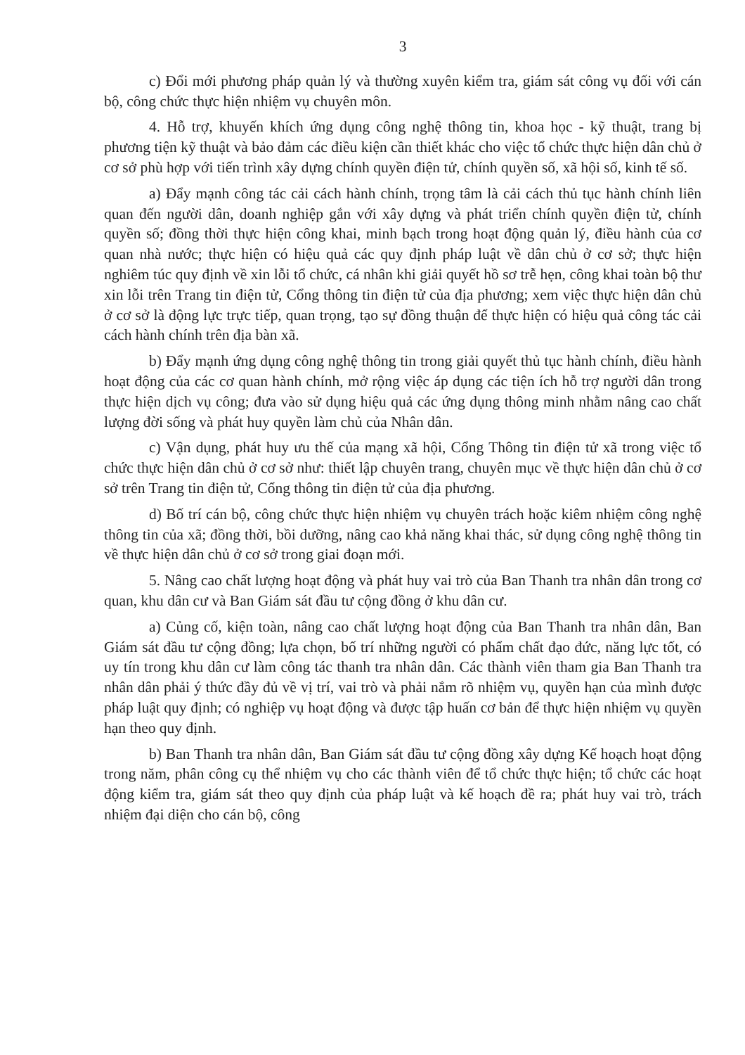3
c) Đổi mới phương pháp quản lý và thường xuyên kiểm tra, giám sát công vụ đối với cán bộ, công chức thực hiện nhiệm vụ chuyên môn.
4. Hỗ trợ, khuyến khích ứng dụng công nghệ thông tin, khoa học - kỹ thuật, trang bị phương tiện kỹ thuật và bảo đảm các điều kiện cần thiết khác cho việc tổ chức thực hiện dân chủ ở cơ sở phù hợp với tiến trình xây dựng chính quyền điện tử, chính quyền số, xã hội số, kinh tế số.
a) Đẩy mạnh công tác cải cách hành chính, trọng tâm là cải cách thủ tục hành chính liên quan đến người dân, doanh nghiệp gắn với xây dựng và phát triển chính quyền điện tử, chính quyền số; đồng thời thực hiện công khai, minh bạch trong hoạt động quản lý, điều hành của cơ quan nhà nước; thực hiện có hiệu quả các quy định pháp luật về dân chủ ở cơ sở; thực hiện nghiêm túc quy định về xin lỗi tổ chức, cá nhân khi giải quyết hồ sơ trễ hẹn, công khai toàn bộ thư xin lỗi trên Trang tin điện tử, Cổng thông tin điện tử của địa phương; xem việc thực hiện dân chủ ở cơ sở là động lực trực tiếp, quan trọng, tạo sự đồng thuận để thực hiện có hiệu quả công tác cải cách hành chính trên địa bàn xã.
b) Đẩy mạnh ứng dụng công nghệ thông tin trong giải quyết thủ tục hành chính, điều hành hoạt động của các cơ quan hành chính, mở rộng việc áp dụng các tiện ích hỗ trợ người dân trong thực hiện dịch vụ công; đưa vào sử dụng hiệu quả các ứng dụng thông minh nhằm nâng cao chất lượng đời sống và phát huy quyền làm chủ của Nhân dân.
c) Vận dụng, phát huy ưu thế của mạng xã hội, Cổng Thông tin điện tử xã trong việc tổ chức thực hiện dân chủ ở cơ sở như: thiết lập chuyên trang, chuyên mục về thực hiện dân chủ ở cơ sở trên Trang tin điện tử, Cổng thông tin điện tử của địa phương.
d) Bố trí cán bộ, công chức thực hiện nhiệm vụ chuyên trách hoặc kiêm nhiệm công nghệ thông tin của xã; đồng thời, bồi dưỡng, nâng cao khả năng khai thác, sử dụng công nghệ thông tin về thực hiện dân chủ ở cơ sở trong giai đoạn mới.
5. Nâng cao chất lượng hoạt động và phát huy vai trò của Ban Thanh tra nhân dân trong cơ quan, khu dân cư và Ban Giám sát đầu tư cộng đồng ở khu dân cư.
a) Củng cố, kiện toàn, nâng cao chất lượng hoạt động của Ban Thanh tra nhân dân, Ban Giám sát đầu tư cộng đồng; lựa chọn, bố trí những người có phẩm chất đạo đức, năng lực tốt, có uy tín trong khu dân cư làm công tác thanh tra nhân dân. Các thành viên tham gia Ban Thanh tra nhân dân phải ý thức đầy đủ về vị trí, vai trò và phải nắm rõ nhiệm vụ, quyền hạn của mình được pháp luật quy định; có nghiệp vụ hoạt động và được tập huấn cơ bản để thực hiện nhiệm vụ quyền hạn theo quy định.
b) Ban Thanh tra nhân dân, Ban Giám sát đầu tư cộng đồng xây dựng Kế hoạch hoạt động trong năm, phân công cụ thể nhiệm vụ cho các thành viên để tổ chức thực hiện; tổ chức các hoạt động kiểm tra, giám sát theo quy định của pháp luật và kế hoạch đề ra; phát huy vai trò, trách nhiệm đại diện cho cán bộ, công